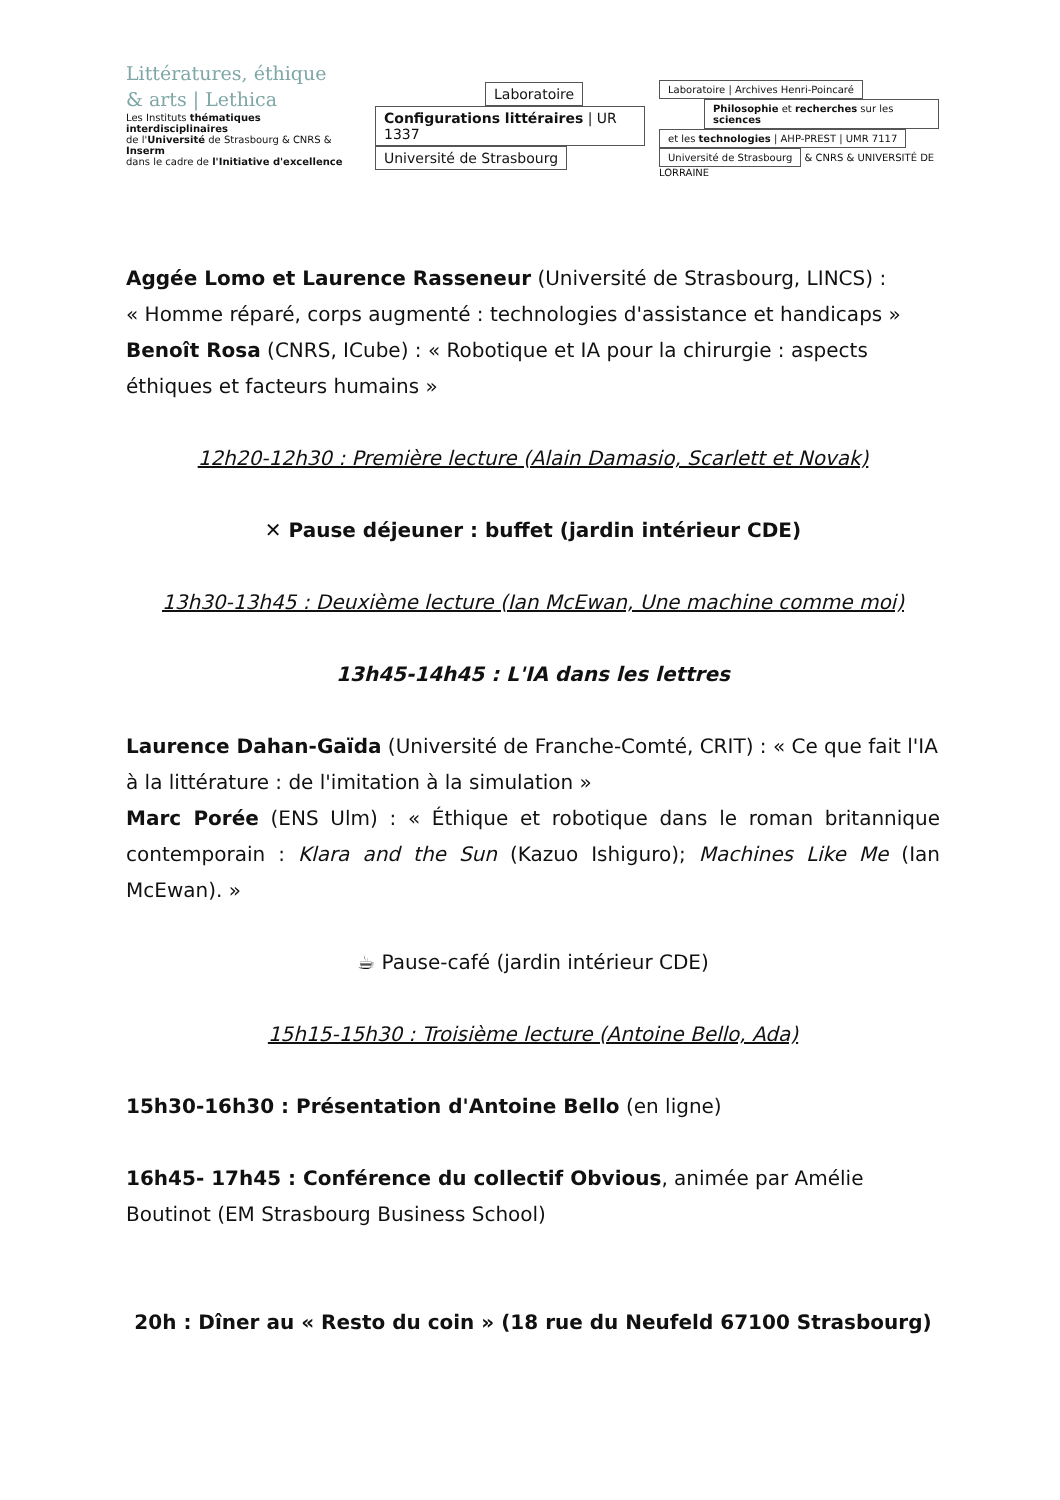Littératures, éthique
& arts | Lethica
Les Instituts thématiques interdisciplinaires
de l'Université de Strasbourg & CNRS & Inserm
dans le cadre de l'Initiative d'excellence
Laboratoire
Configurations littéraires | UR 1337
Université de Strasbourg
Laboratoire | Archives Henri-Poincaré
Philosophie et recherches sur les sciences
et les technologies | AHP-PREST | UMR 7117
Université de Strasbourg
& CNRS & UNIVERSITÉ DE LORRAINE
Aggée Lomo et Laurence Rasseneur (Université de Strasbourg, LINCS) :
« Homme réparé, corps augmenté : technologies d'assistance et handicaps »
Benoît Rosa (CNRS, ICube) : « Robotique et IA pour la chirurgie : aspects éthiques et facteurs humains »
12h20-12h30 : Première lecture (Alain Damasio, Scarlett et Novak)
✕ Pause déjeuner : buffet (jardin intérieur CDE)
13h30-13h45 : Deuxième lecture (Ian McEwan, Une machine comme moi)
13h45-14h45 : L'IA dans les lettres
Laurence Dahan-Gaïda (Université de Franche-Comté, CRIT) : « Ce que fait l'IA à la littérature : de l'imitation à la simulation »
Marc Porée (ENS Ulm) : « Éthique et robotique dans le roman britannique contemporain : Klara and the Sun (Kazuo Ishiguro); Machines Like Me (Ian McEwan). »
☕ Pause-café (jardin intérieur CDE)
15h15-15h30 : Troisième lecture (Antoine Bello, Ada)
15h30-16h30 : Présentation d'Antoine Bello (en ligne)
16h45- 17h45 : Conférence du collectif Obvious, animée par Amélie Boutinot (EM Strasbourg Business School)
20h : Dîner au « Resto du coin » (18 rue du Neufeld 67100 Strasbourg)